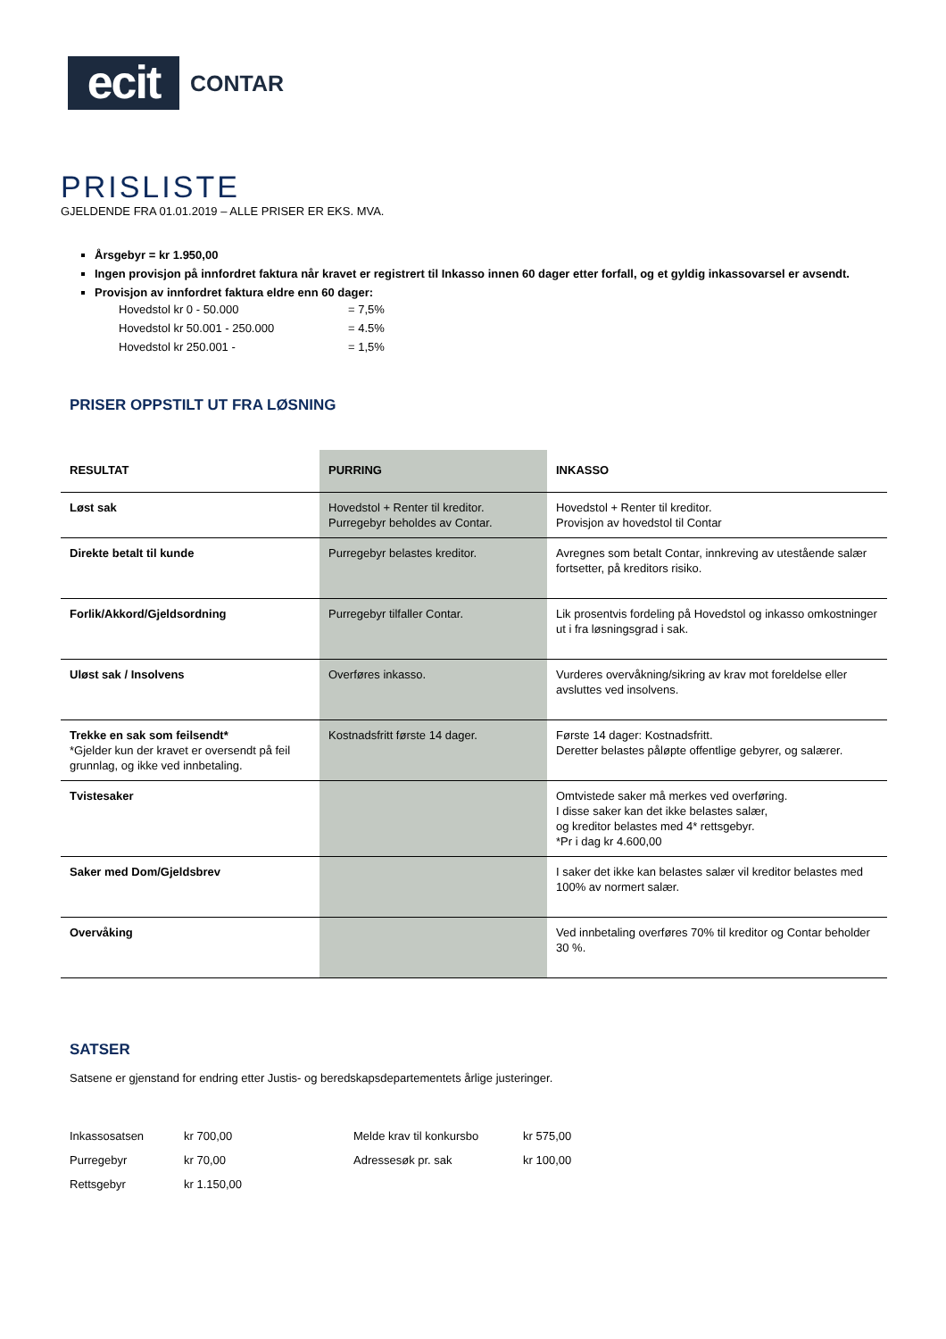ecit
CONTAR
PRISLISTE
GJELDENDE FRA 01.01.2019 – ALLE PRISER ER EKS. MVA.
Årsgebyr = kr 1.950,00
Ingen provisjon på innfordret faktura når kravet er registrert til Inkasso innen 60 dager etter forfall, og et gyldig inkassovarsel er avsendt.
Provisjon av innfordret faktura eldre enn 60 dager:
| Hovedstol kr 0 - 50.000 | = 7,5% |
| Hovedstol kr 50.001 - 250.000 | = 4.5% |
| Hovedstol kr 250.001 - | = 1,5% |
PRISER OPPSTILT UT FRA LØSNING
| RESULTAT | PURRING | INKASSO |
| --- | --- | --- |
| Løst sak | Hovedstol + Renter til kreditor. Purregebyr beholdes av Contar. | Hovedstol + Renter til kreditor. Provisjon av hovedstol til Contar |
| Direkte betalt til kunde | Purregebyr belastes kreditor. | Avregnes som betalt Contar, innkreving av utestående salær fortsetter, på kreditors risiko. |
| Forlik/Akkord/Gjeldsordning | Purregebyr tilfaller Contar. | Lik prosentvis fordeling på Hovedstol og inkasso omkostninger ut i fra løsningsgrad i sak. |
| Uløst sak / Insolvens | Overføres inkasso. | Vurderes overvåkning/sikring av krav mot foreldelse eller avsluttes ved insolvens. |
| Trekke en sak som feilsendt* *Gjelder kun der kravet er oversendt på feil grunnlag, og ikke ved innbetaling. | Kostnadsfritt første 14 dager. | Første 14 dager: Kostnadsfritt. Deretter belastes påløpte offentlige gebyrer, og salærer. |
| Tvistesaker | | Omtvistede saker må merkes ved overføring. I disse saker kan det ikke belastes salær, og kreditor belastes med 4* rettsgebyr. *Pr i dag kr 4.600,00 |
| Saker med Dom/Gjeldsbrev | | I saker det ikke kan belastes salær vil kreditor belastes med 100% av normert salær. |
| Overvåking | | Ved innbetaling overføres 70% til kreditor og Contar beholder 30 %. |
SATSER
Satsene er gjenstand for endring etter Justis- og beredskapsdepartementets årlige justeringer.
| Inkassosatsen | kr 700,00 | Melde krav til konkursbo | kr 575,00 |
| Purregebyr | kr 70,00 | Adressesøk pr. sak | kr 100,00 |
| Rettsgebyr | kr 1.150,00 | | |